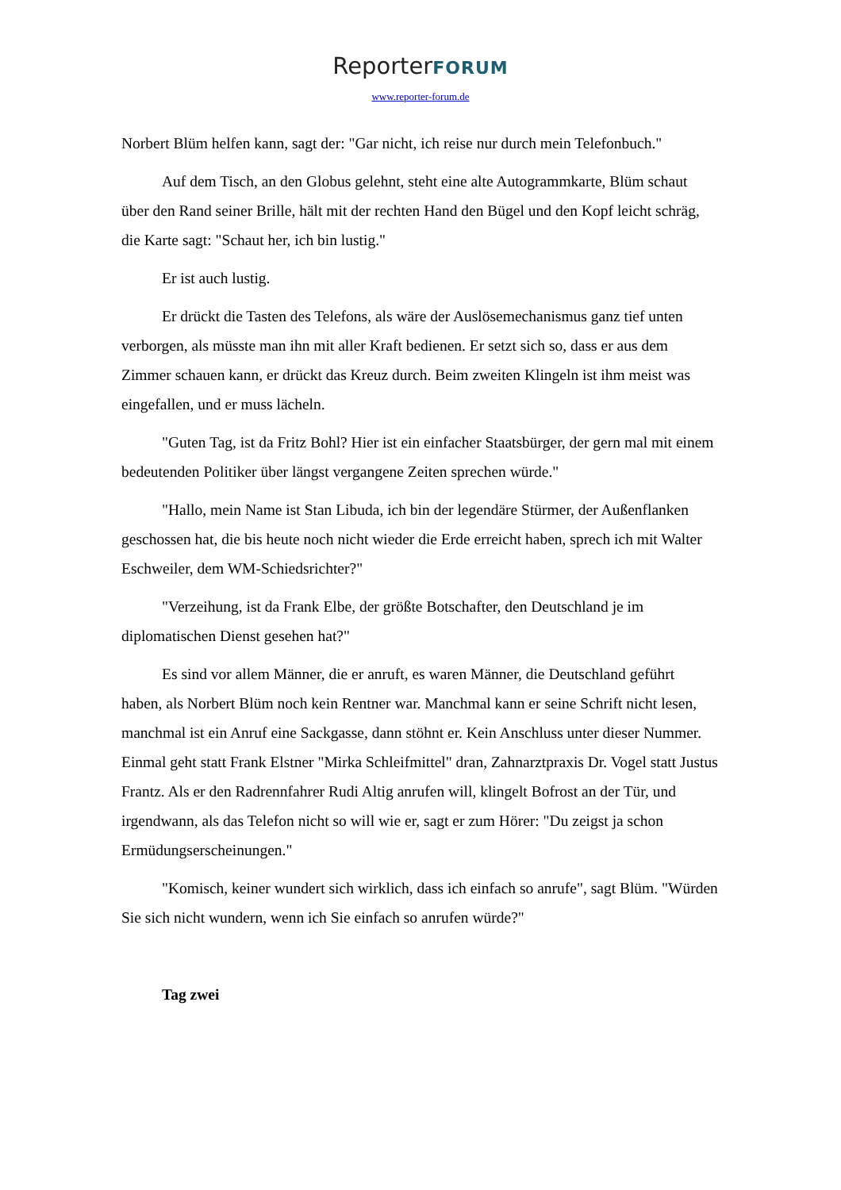ReporterFORUM
www.reporter-forum.de
Norbert Blüm helfen kann, sagt der: "Gar nicht, ich reise nur durch mein Telefonbuch."
Auf dem Tisch, an den Globus gelehnt, steht eine alte Autogrammkarte, Blüm schaut über den Rand seiner Brille, hält mit der rechten Hand den Bügel und den Kopf leicht schräg, die Karte sagt: "Schaut her, ich bin lustig."
Er ist auch lustig.
Er drückt die Tasten des Telefons, als wäre der Auslösemechanismus ganz tief unten verborgen, als müsste man ihn mit aller Kraft bedienen. Er setzt sich so, dass er aus dem Zimmer schauen kann, er drückt das Kreuz durch. Beim zweiten Klingeln ist ihm meist was eingefallen, und er muss lächeln.
"Guten Tag, ist da Fritz Bohl? Hier ist ein einfacher Staatsbürger, der gern mal mit einem bedeutenden Politiker über längst vergangene Zeiten sprechen würde."
"Hallo, mein Name ist Stan Libuda, ich bin der legendäre Stürmer, der Außenflanken geschossen hat, die bis heute noch nicht wieder die Erde erreicht haben, sprech ich mit Walter Eschweiler, dem WM-Schiedsrichter?"
"Verzeihung, ist da Frank Elbe, der größte Botschafter, den Deutschland je im diplomatischen Dienst gesehen hat?"
Es sind vor allem Männer, die er anruft, es waren Männer, die Deutschland geführt haben, als Norbert Blüm noch kein Rentner war. Manchmal kann er seine Schrift nicht lesen, manchmal ist ein Anruf eine Sackgasse, dann stöhnt er. Kein Anschluss unter dieser Nummer. Einmal geht statt Frank Elstner "Mirka Schleifmittel" dran, Zahnarztpraxis Dr. Vogel statt Justus Frantz. Als er den Radrennfahrer Rudi Altig anrufen will, klingelt Bofrost an der Tür, und irgendwann, als das Telefon nicht so will wie er, sagt er zum Hörer: "Du zeigst ja schon Ermüdungserscheinungen."
"Komisch, keiner wundert sich wirklich, dass ich einfach so anrufe", sagt Blüm. "Würden Sie sich nicht wundern, wenn ich Sie einfach so anrufen würde?"
Tag zwei